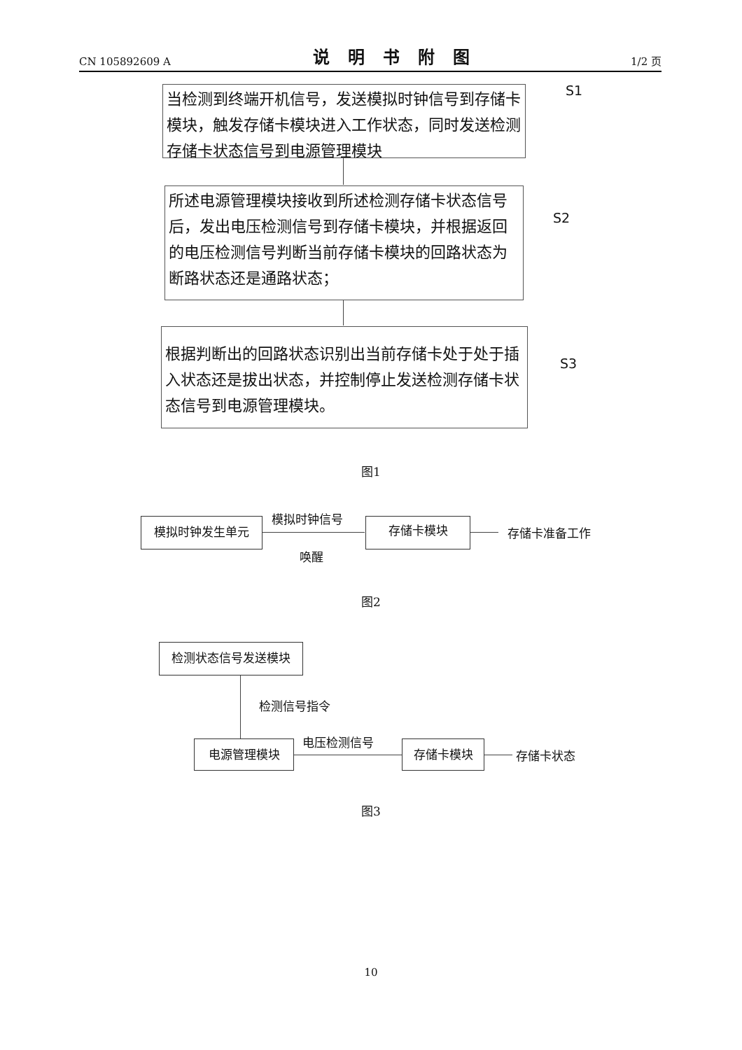CN 105892609 A 说明书附图 1/2 页
当检测到终端开机信号，发送模拟时钟信号到存储卡模块，触发存储卡模块进入工作状态，同时发送检测存储卡状态信号到电源管理模块
S1
所述电源管理模块接收到所述检测存储卡状态信号后，发出电压检测信号到存储卡模块，并根据返回的电压检测信号判断当前存储卡模块的回路状态为断路状态还是通路状态；
S2
根据判断出的回路状态识别出当前存储卡处于处于插入状态还是拔出状态，并控制停止发送检测存储卡状态信号到电源管理模块。
S3
图1
模拟时钟发生单元 模拟时钟信号
唤醒
存储卡模块
存储卡准备工作
图2
检测状态信号发送模块
检测信号指令
电源管理模块 电压检测信号 存储卡模块
存储卡状态
图3
10